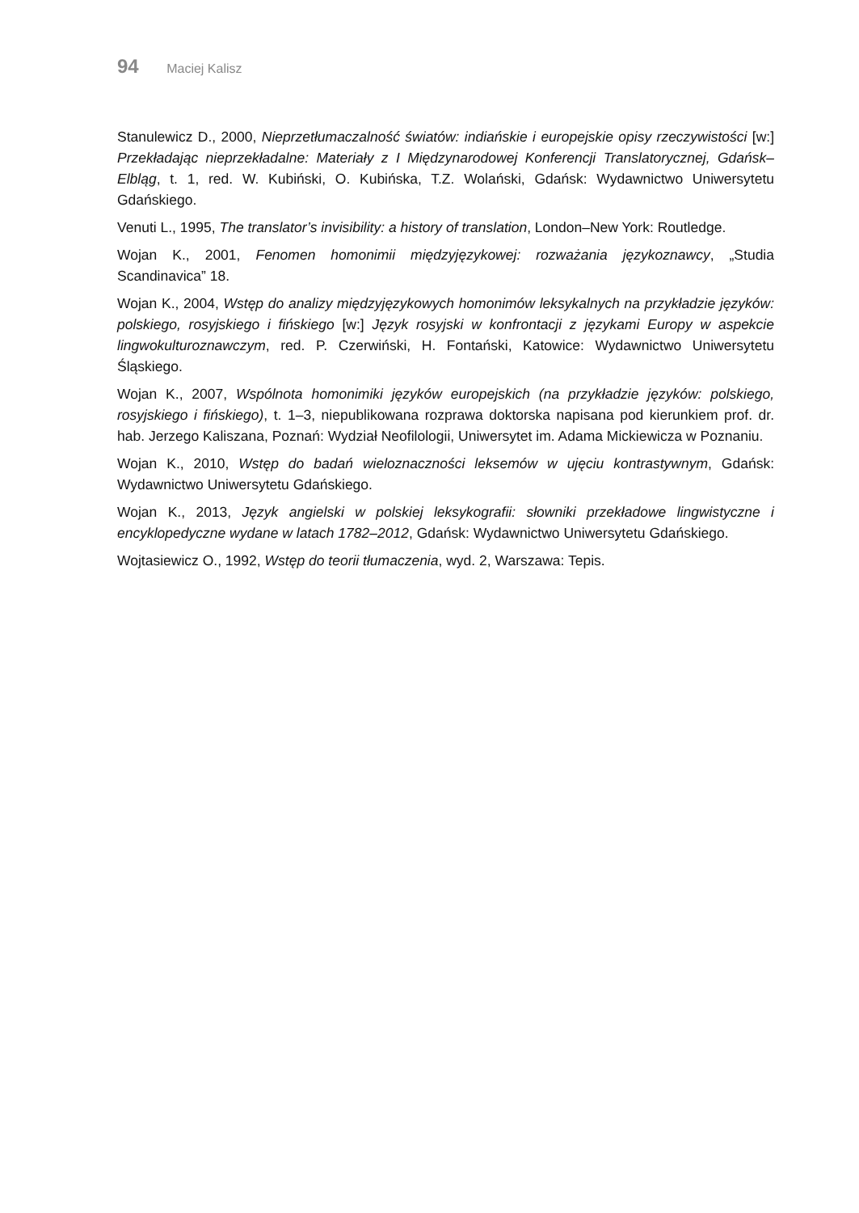94 Maciej Kalisz
Stanulewicz D., 2000, Nieprzetłumaczalność światów: indiańskie i europejskie opisy rzeczywistości [w:] Przekładając nieprzekładalne: Materiały z I Międzynarodowej Konferencji Translatorycznej, Gdańsk–Elbląg, t. 1, red. W. Kubiński, O. Kubińska, T.Z. Wolański, Gdańsk: Wydawnictwo Uniwersytetu Gdańskiego.
Venuti L., 1995, The translator’s invisibility: a history of translation, London–New York: Routledge.
Wojan K., 2001, Fenomen homonimii międzyjęzykowej: rozważania językoznawcy, „Studia Scandinavica” 18.
Wojan K., 2004, Wstęp do analizy międzyjęzykowych homonimów leksykalnych na przykładzie języków: polskiego, rosyjskiego i fińskiego [w:] Język rosyjski w konfrontacji z językami Europy w aspekcie lingwokulturoznawczym, red. P. Czerwiński, H. Fontański, Katowice: Wydawnictwo Uniwersytetu Śląskiego.
Wojan K., 2007, Wspólnota homonimiki języków europejskich (na przykładzie języków: polskiego, rosyjskiego i fińskiego), t. 1–3, niepublikowana rozprawa doktorska napisana pod kierunkiem prof. dr. hab. Jerzego Kaliszana, Poznań: Wydział Neofilologii, Uniwersytet im. Adama Mickiewicza w Poznaniu.
Wojan K., 2010, Wstęp do badań wieloznaczności leksemów w ujęciu kontrastywnym, Gdańsk: Wydawnictwo Uniwersytetu Gdańskiego.
Wojan K., 2013, Język angielski w polskiej leksykografii: słowniki przekładowe lingwistyczne i encyklopedyczne wydane w latach 1782–2012, Gdańsk: Wydawnictwo Uniwersytetu Gdańskiego.
Wojtasiewicz O., 1992, Wstęp do teorii tłumaczenia, wyd. 2, Warszawa: Tepis.